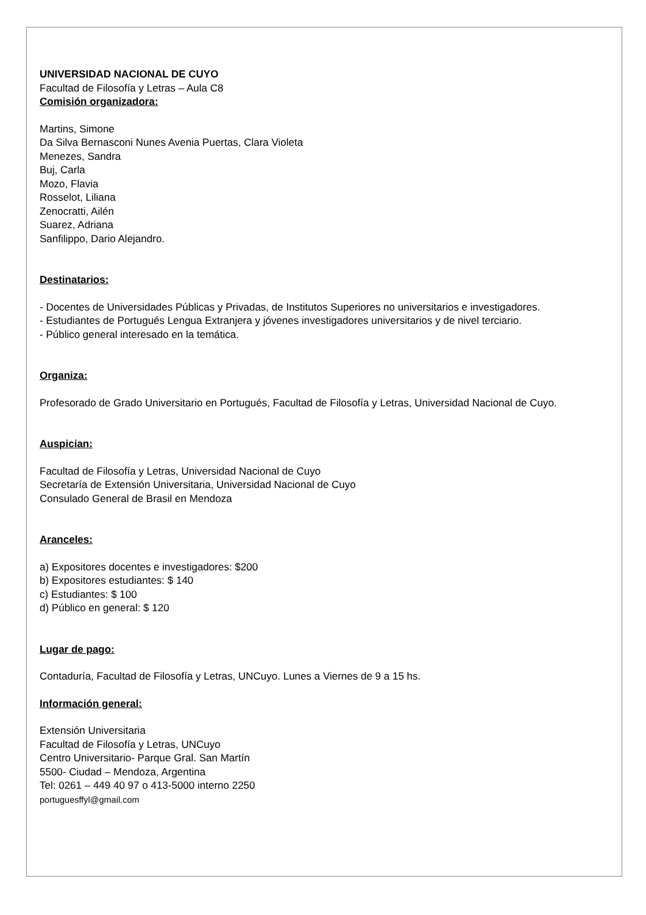UNIVERSIDAD NACIONAL DE CUYO
Facultad de Filosofía y Letras – Aula C8
Comisión organizadora:
Martins, Simone
Da Silva Bernasconi Nunes Avenia Puertas, Clara Violeta
Menezes, Sandra
Buj, Carla
Mozo, Flavia
Rosselot, Liliana
Zenocratti, Ailén
Suarez, Adriana
Sanfilippo, Dario Alejandro.
Destinatarios:
- Docentes de Universidades Públicas y Privadas, de Institutos Superiores no universitarios e investigadores.
- Estudiantes de Portugués Lengua Extranjera y jóvenes investigadores universitarios y de nivel terciario.
- Público general interesado en la temática.
Organiza:
Profesorado de Grado Universitario en Portugués, Facultad de Filosofía y Letras, Universidad Nacional de Cuyo.
Auspician:
Facultad de Filosofía y Letras, Universidad Nacional de Cuyo
Secretaría de Extensión Universitaria, Universidad Nacional de Cuyo
Consulado General de Brasil en Mendoza
Aranceles:
a) Expositores docentes e investigadores: $200
b) Expositores estudiantes: $ 140
c) Estudiantes: $ 100
d) Público en general: $ 120
Lugar de pago:
Contaduría, Facultad de Filosofía y Letras, UNCuyo. Lunes a Viernes de 9 a 15 hs.
Información general:
Extensión Universitaria
Facultad de Filosofía y Letras, UNCuyo
Centro Universitario- Parque Gral. San Martín
5500- Ciudad – Mendoza, Argentina
Tel: 0261 – 449 40 97 o 413-5000 interno 2250
portuguesffyl@gmail.com